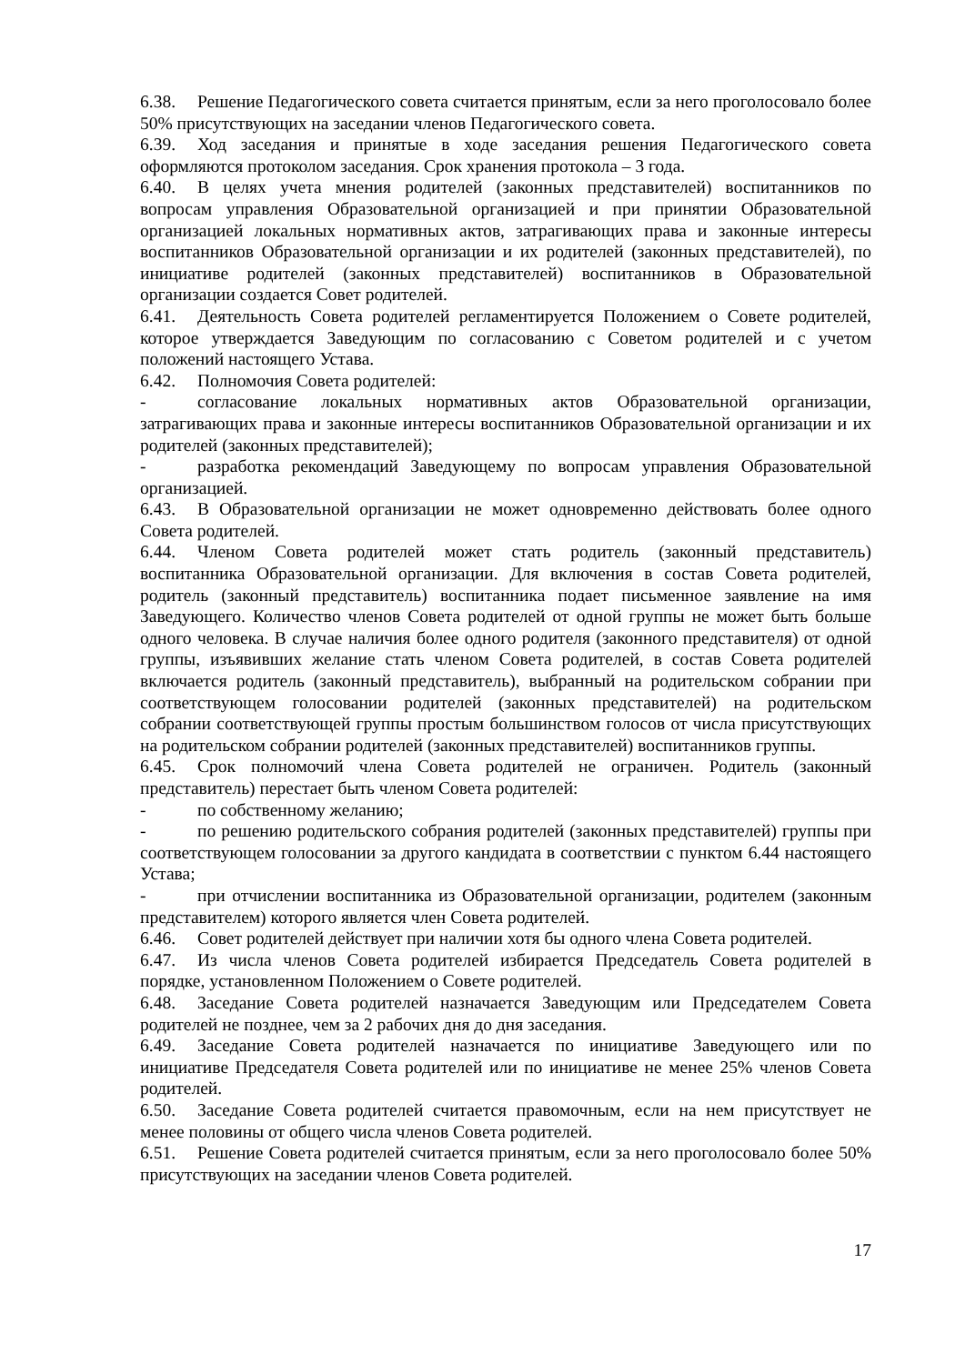6.38. Решение Педагогического совета считается принятым, если за него проголосовало более 50% присутствующих на заседании членов Педагогического совета.
6.39. Ход заседания и принятые в ходе заседания решения Педагогического совета оформляются протоколом заседания. Срок хранения протокола – 3 года.
6.40. В целях учета мнения родителей (законных представителей) воспитанников по вопросам управления Образовательной организацией и при принятии Образовательной организацией локальных нормативных актов, затрагивающих права и законные интересы воспитанников Образовательной организации и их родителей (законных представителей), по инициативе родителей (законных представителей) воспитанников в Образовательной организации создается Совет родителей.
6.41. Деятельность Совета родителей регламентируется Положением о Совете родителей, которое утверждается Заведующим по согласованию с Советом родителей и с учетом положений настоящего Устава.
6.42. Полномочия Совета родителей:
- согласование локальных нормативных актов Образовательной организации, затрагивающих права и законные интересы воспитанников Образовательной организации и их родителей (законных представителей);
- разработка рекомендаций Заведующему по вопросам управления Образовательной организацией.
6.43. В Образовательной организации не может одновременно действовать более одного Совета родителей.
6.44. Членом Совета родителей может стать родитель (законный представитель) воспитанника Образовательной организации. Для включения в состав Совета родителей, родитель (законный представитель) воспитанника подает письменное заявление на имя Заведующего. Количество членов Совета родителей от одной группы не может быть больше одного человека. В случае наличия более одного родителя (законного представителя) от одной группы, изъявивших желание стать членом Совета родителей, в состав Совета родителей включается родитель (законный представитель), выбранный на родительском собрании при соответствующем голосовании родителей (законных представителей) на родительском собрании соответствующей группы простым большинством голосов от числа присутствующих на родительском собрании родителей (законных представителей) воспитанников группы.
6.45. Срок полномочий члена Совета родителей не ограничен. Родитель (законный представитель) перестает быть членом Совета родителей:
- по собственному желанию;
- по решению родительского собрания родителей (законных представителей) группы при соответствующем голосовании за другого кандидата в соответствии с пунктом 6.44 настоящего Устава;
- при отчислении воспитанника из Образовательной организации, родителем (законным представителем) которого является член Совета родителей.
6.46. Совет родителей действует при наличии хотя бы одного члена Совета родителей.
6.47. Из числа членов Совета родителей избирается Председатель Совета родителей в порядке, установленном Положением о Совете родителей.
6.48. Заседание Совета родителей назначается Заведующим или Председателем Совета родителей не позднее, чем за 2 рабочих дня до дня заседания.
6.49. Заседание Совета родителей назначается по инициативе Заведующего или по инициативе Председателя Совета родителей или по инициативе не менее 25% членов Совета родителей.
6.50. Заседание Совета родителей считается правомочным, если на нем присутствует не менее половины от общего числа членов Совета родителей.
6.51. Решение Совета родителей считается принятым, если за него проголосовало более 50% присутствующих на заседании членов Совета родителей.
17